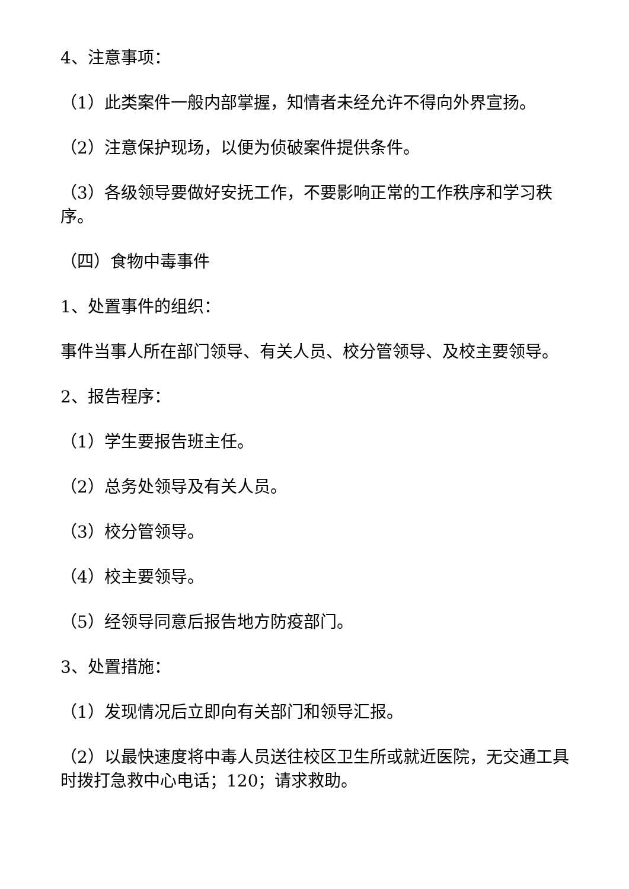4、注意事项：
（1）此类案件一般内部掌握，知情者未经允许不得向外界宣扬。
（2）注意保护现场，以便为侦破案件提供条件。
（3）各级领导要做好安抚工作，不要影响正常的工作秩序和学习秩序。
（四）食物中毒事件
1、处置事件的组织：
事件当事人所在部门领导、有关人员、校分管领导、及校主要领导。
2、报告程序：
（1）学生要报告班主任。
（2）总务处领导及有关人员。
（3）校分管领导。
（4）校主要领导。
（5）经领导同意后报告地方防疫部门。
3、处置措施：
（1）发现情况后立即向有关部门和领导汇报。
（2）以最快速度将中毒人员送往校区卫生所或就近医院，无交通工具时拨打急救中心电话；120；请求救助。